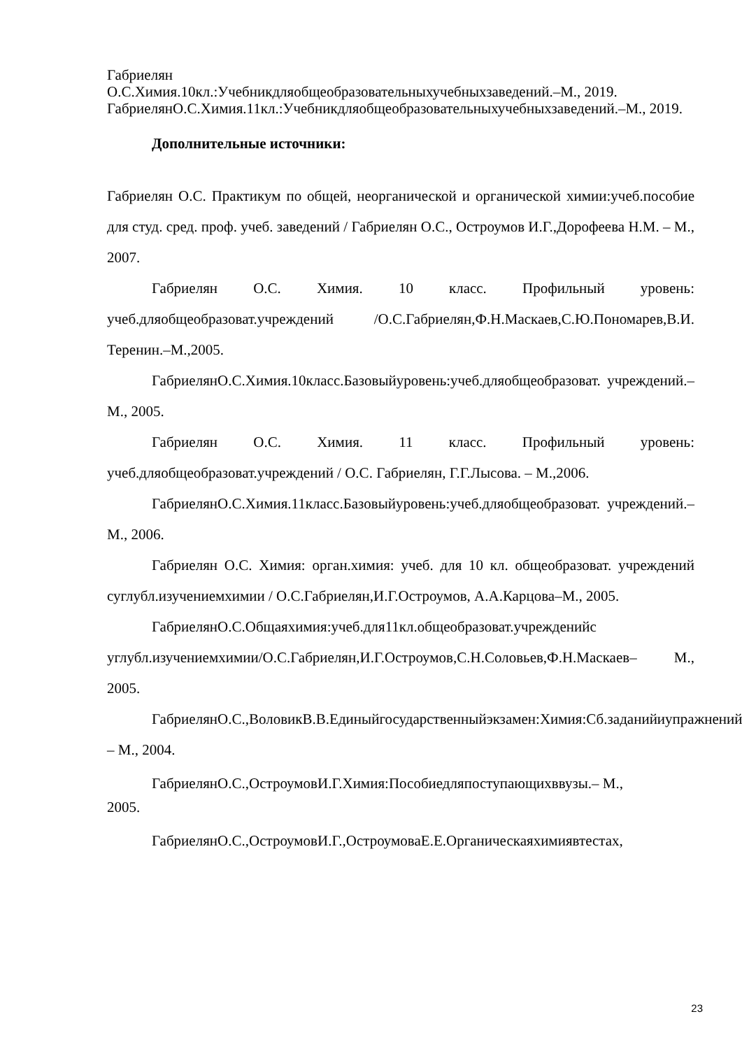Габриелян
О.С.Химия.10кл.:Учебникдляобщеобразовательныхучебныхзаведений.–М., 2019.
ГабриелянО.С.Химия.11кл.:Учебникдляобщеобразовательныхучебныхзаведений.–М., 2019.
Дополнительные источники:
Габриелян О.С. Практикум по общей, неорганической и органической химии:учеб.пособие для студ. сред. проф. учеб. заведений / Габриелян О.С., Остроумов И.Г.,Дорофеева Н.М. – М., 2007.
Габриелян О.С. Химия. 10 класс. Профильный уровень: учеб.дляобщеобразоват.учреждений /О.С.Габриелян,Ф.Н.Маскаев,С.Ю.Пономарев,В.И. Теренин.–М.,2005.
ГабриелянО.С.Химия.10класс.Базовыйуровень:учеб.дляобщеобразоват. учреждений.– М., 2005.
Габриелян О.С. Химия. 11 класс. Профильный уровень: учеб.дляобщеобразоват.учреждений / О.С. Габриелян, Г.Г.Лысова. – М.,2006.
ГабриелянО.С.Химия.11класс.Базовыйуровень:учеб.дляобщеобразоват. учреждений.– М., 2006.
Габриелян О.С. Химия: орган.химия: учеб. для 10 кл. общеобразоват. учреждений суглубл.изучениемхимии / О.С.Габриелян,И.Г.Остроумов, А.А.Карцова–М., 2005.
ГабриелянО.С.Общаяхимия:учеб.для11кл.общеобразоват.учрежденийс углубл.изучениемхимии/О.С.Габриелян,И.Г.Остроумов,С.Н.Соловьев,Ф.Н.Маскаев– М., 2005.
ГабриелянО.С.,ВоловикВ.В.Единыйгосударственныйэкзамен:Химия:Сб.заданийиупражнений. – М., 2004.
ГабриелянО.С.,ОстроумовИ.Г.Химия:Пособиедляпоступающихввузы.– М.,
2005.
ГабриелянО.С.,ОстроумовИ.Г.,ОстроумоваЕ.Е.Органическаяхимиявтестах,
23